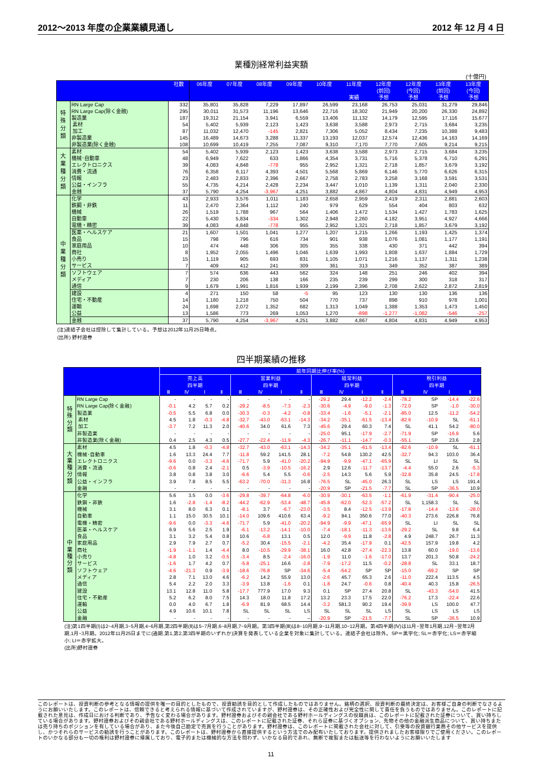2012～2013 年度の企業業績見通し 2012 年 12 月 4 日
業種別経常利益実額
(十億円)
| | | 社数 | 06年度 | 07年度 | 08年度 | 09年度 | 10年度 | 11年度 実績 | 12年度 (前回) 予想 | 12年度 (今回) 予想 | 13年度 (前回) 予想 | 13年度 (今回) 予想 |
| --- | --- | --- | --- | --- | --- | --- | --- | --- | --- | --- | --- | --- |
| 特 殊 分 類 | RN Large Cap | 332 | 35,801 | 35,828 | 7,229 | 17,897 | 26,599 | 23,168 | 26,753 | 25,031 | 31,279 | 29,846 |
| | RN Large Cap(除く金融) | 295 | 30,011 | 31,573 | 11,196 | 13,646 | 22,716 | 18,302 | 21,949 | 20,200 | 26,330 | 24,892 |
| | 製造業 | 187 | 19,312 | 21,154 | 3,941 | 6,559 | 13,406 | 11,132 | 14,179 | 12,595 | 17,116 | 15,677 |
| | 素材 | 54 | 5,402 | 5,939 | 2,123 | 1,423 | 3,638 | 3,588 | 2,973 | 2,715 | 3,684 | 3,235 |
| | 加工 | 87 | 11,032 | 12,470 | -145 | 2,821 | 7,306 | 5,052 | 8,434 | 7,235 | 10,388 | 9,483 |
| | 非製造業 | 145 | 16,489 | 14,673 | 3,288 | 11,337 | 13,193 | 12,037 | 12,574 | 12,436 | 14,163 | 14,169 |
| | 非製造業(除く金融) | 108 | 10,699 | 10,419 | 7,255 | 7,087 | 9,310 | 7,170 | 7,770 | 7,605 | 9,214 | 9,215 |
| 大 業 種 分 類 | 素材 | 54 | 5,402 | 5,939 | 2,123 | 1,423 | 3,638 | 3,588 | 2,973 | 2,715 | 3,684 | 3,235 |
| | 機械･自動車 | 48 | 6,949 | 7,622 | 633 | 1,866 | 4,354 | 3,731 | 5,716 | 5,378 | 6,710 | 6,291 |
| | エレクトロニクス | 39 | 4,083 | 4,848 | -778 | 955 | 2,952 | 1,321 | 2,718 | 1,857 | 3,679 | 3,192 |
| | 消費・流通 | 76 | 6,358 | 6,117 | 4,393 | 4,501 | 5,568 | 5,869 | 6,146 | 5,770 | 6,626 | 6,315 |
| | 情報 | 23 | 2,483 | 2,833 | 2,396 | 2,667 | 2,758 | 2,783 | 3,258 | 3,168 | 3,591 | 3,531 |
| | 公益・インフラ | 55 | 4,735 | 4,214 | 2,428 | 2,234 | 3,447 | 1,010 | 1,139 | 1,311 | 2,040 | 2,330 |
| | 金融 | 37 | 5,790 | 4,254 | -3,967 | 4,251 | 3,882 | 4,867 | 4,804 | 4,831 | 4,949 | 4,953 |
| 中 業 種 分 類 | 化学 | 43 | 2,933 | 3,576 | 1,011 | 1,183 | 2,658 | 2,959 | 2,419 | 2,311 | 2,881 | 2,603 |
| | 鉄鋼・非鉄 | 11 | 2,470 | 2,364 | 1,112 | 240 | 979 | 629 | 554 | 404 | 803 | 632 |
| | 機械 | 26 | 1,519 | 1,788 | 967 | 564 | 1,406 | 1,472 | 1,534 | 1,427 | 1,783 | 1,625 |
| | 自動車 | 22 | 5,430 | 5,834 | -334 | 1,302 | 2,948 | 2,260 | 4,182 | 3,951 | 4,927 | 4,666 |
| | 電機・精密 | 39 | 4,083 | 4,848 | -778 | 955 | 2,952 | 1,321 | 2,718 | 1,857 | 3,679 | 3,192 |
| | 医薬・ヘルスケア | 21 | 1,607 | 1,501 | 1,041 | 1,277 | 1,207 | 1,215 | 1,266 | 1,193 | 1,425 | 1,374 |
| | 食品 | 15 | 798 | 796 | 616 | 734 | 901 | 938 | 1,076 | 1,081 | 1,177 | 1,191 |
| | 家庭用品 | 10 | 474 | 448 | 306 | 305 | 355 | 338 | 430 | 371 | 442 | 394 |
| | 商社 | 8 | 1,952 | 2,055 | 1,496 | 1,046 | 1,639 | 1,993 | 1,808 | 1,637 | 1,884 | 1,729 |
| | 小売り | 15 | 1,119 | 905 | 693 | 831 | 1,105 | 1,071 | 1,216 | 1,137 | 1,311 | 1,238 |
| | サービス | 7 | 409 | 412 | 241 | 309 | 361 | 313 | 349 | 352 | 387 | 389 |
| | ソフトウェア | 7 | 574 | 636 | 443 | 562 | 324 | 148 | 251 | 246 | 402 | 394 |
| | メディア | 7 | 230 | 206 | 138 | 166 | 235 | 239 | 299 | 300 | 318 | 317 |
| | 通信 | 9 | 1,679 | 1,991 | 1,816 | 1,939 | 2,199 | 2,396 | 2,708 | 2,622 | 2,872 | 2,819 |
| | 建設 | 4 | 271 | 150 | 58 | -5 | 95 | 123 | 130 | 130 | 136 | 136 |
| | 住宅・不動産 | 14 | 1,180 | 1,218 | 750 | 504 | 770 | 737 | 898 | 910 | 978 | 1,001 |
| | 運輸 | 24 | 1,698 | 2,072 | 1,352 | 682 | 1,313 | 1,049 | 1,388 | 1,353 | 1,473 | 1,450 |
| | 公益 | 13 | 1,586 | 773 | 269 | 1,053 | 1,270 | -898 | -1,277 | -1,082 | -546 | -257 |
| | 金融 | 37 | 5,790 | 4,254 | -3,967 | 4,251 | 3,882 | 4,867 | 4,804 | 4,831 | 4,949 | 4,953 |
(注)連結子会社は控除して集計している。予想は2012年11月25日時点。
(出所) 野村證券
四半期業績の推移
| | | 前年同期比伸び率(%) | | | | | | | | | | | | | | | |
| --- | --- | --- | --- | --- | --- | --- | --- | --- | --- | --- | --- | --- | --- | --- | --- | --- | --- |
| | | 売上高 | | | | 営業利益 | | | | 経常利益 | | | | 税引利益 | | | |
| | | 四半期 | | | | 四半期 | | | | 四半期 | | | | 四半期 | | | |
| | | Ⅲ | Ⅳ | Ⅰ | Ⅱ | Ⅲ | Ⅳ | Ⅰ | Ⅱ | Ⅲ | Ⅳ | Ⅰ | Ⅱ | Ⅲ | Ⅳ | Ⅰ | Ⅱ |
| 特 殊 分 類 | RN Large Cap | - | - | - | - | - | - | - | - | -29.2 | 29.4 | -12.2 | -2.4 | -78.2 | SP | -14.4 | -22.6 |
| | RN Large Cap(除く金融) | -0.1 | 4.2 | 5.7 | 0.2 | -29.2 | -8.5 | -7.3 | -2.3 | -30.6 | -4.9 | -9.0 | -1.3 | -72.0 | SP | -1.0 | -30.0 |
| | 製造業 | -0.5 | 5.5 | 6.8 | 0.0 | -30.3 | -0.3 | -4.2 | -0.8 | -33.4 | -1.6 | -5.1 | -2.1 | -85.0 | 12.5 | -11.2 | -54.2 |
| | 素材 | 4.5 | 1.8 | -0.3 | -4.8 | -32.7 | -43.0 | -63.1 | -14.3 | -34.2 | -35.1 | -61.5 | -13.4 | -82.6 | -10.9 | SL | -61.1 |
| | 加工 | -3.7 | 7.2 | 11.3 | 2.0 | -40.6 | 34.0 | 61.6 | 7.3 | -45.6 | 29.4 | 60.3 | 7.4 | SL | 41.1 | 54.2 | -80.0 |
| | 非製造業 | - | - | - | - | - | - | - | - | -25.0 | 95.1 | -17.9 | -2.7 | -71.9 | SP | -16.9 | 5.6 |
| | 非製造業(除く金融) | 0.4 | 2.5 | 4.3 | 0.5 | -27.7 | -22.4 | -11.9 | -4.3 | -26.7 | -11.1 | -14.7 | -0.3 | -55.1 | SP | 23.6 | 2.8 |
| 大 業 種 分 類 | 素材 | 4.5 | 1.8 | -0.3 | -4.8 | -32.7 | -43.0 | -63.1 | -14.3 | -34.2 | -35.1 | -61.5 | -13.4 | -82.6 | -10.9 | SL | -61.1 |
| | 機械･自動車 | 1.6 | 13.3 | 24.4 | 7.7 | -11.8 | 59.2 | 141.5 | 28.1 | -7.2 | 54.8 | 130.2 | 42.5 | -32.7 | 94.3 | 103.0 | 36.4 |
| | エレクトロニクス | -9.6 | 0.0 | -3.3 | -4.6 | -71.7 | 5.9 | -41.0 | -20.2 | -94.9 | -9.9 | -47.1 | -65.9 | SL | LI | SL | SL |
| | 消費・流通 | -0.6 | 0.8 | 2.4 | -2.1 | 0.5 | -3.9 | -10.5 | -16.2 | 2.9 | 12.6 | -11.7 | -13.7 | -4.4 | 55.0 | 2.6 | -5.3 |
| | 情報 | 3.8 | 0.8 | 3.8 | 3.0 | -6.6 | 5.4 | 5.5 | -0.6 | -2.5 | 14.3 | 5.6 | 5.9 | -32.8 | 35.8 | 24.5 | -17.8 |
| | 公益・インフラ | 3.9 | 7.8 | 8.5 | 5.5 | -63.2 | -70.0 | -31.3 | 16.8 | -76.5 | SL | -45.0 | 26.3 | SL | LS | LS | 191.4 |
| | 金融 | - | - | - | - | - | - | - | - | -20.9 | SP | -21.5 | -7.7 | SL | SP | -36.5 | 10.9 |
| 中 業 種 分 類 | 化学 | 5.6 | 3.5 | 0.0 | -3.6 | -29.8 | -39.7 | -64.8 | -6.0 | -30.9 | -30.1 | -63.5 | -1.1 | -61.9 | -31.4 | -90.4 | -25.0 |
| | 鉄鋼・非鉄 | 1.6 | -2.8 | -1.4 | -8.2 | -44.2 | -62.9 | -53.4 | -48.7 | -45.8 | -62.0 | -52.3 | -57.2 | SL | 1,158.3 | SL | SL |
| | 機械 | 3.1 | 8.0 | 6.3 | 0.1 | -8.1 | 3.7 | -6.7 | -23.0 | -3.5 | 8.4 | -12.5 | -13.9 | -17.8 | -14.4 | -13.6 | -28.0 |
| | 自動車 | 1.1 | 15.0 | 30.5 | 10.1 | -14.0 | 109.6 | 410.6 | 63.4 | -9.2 | 94.1 | 350.6 | 77.0 | -40.3 | 273.6 | 226.8 | 76.8 |
| | 電機・精密 | -9.6 | 0.0 | -3.3 | -4.6 | -71.7 | 5.9 | -41.0 | -20.2 | -94.9 | -9.9 | -47.1 | -65.9 | SL | LI | SL | SL |
| | 医薬・ヘルスケア | 6.9 | 5.6 | 2.5 | 1.9 | -6.1 | -13.2 | -14.1 | -10.0 | -7.4 | -18.1 | -11.3 | -13.6 | -29.2 | SL | 9.8 | 6.4 |
| | 食品 | 3.1 | 3.2 | 5.4 | 0.8 | 10.6 | -6.8 | 13.1 | 0.5 | 12.0 | -9.9 | 11.8 | -2.8 | 4.9 | 248.7 | 26.7 | 11.3 |
| | 家庭用品 | 2.9 | 7.9 | 2.7 | 0.7 | -5.2 | 30.4 | -15.5 | -2.1 | -4.2 | 35.4 | -17.9 | 0.1 | -42.5 | 157.9 | 19.8 | 4.2 |
| | 商社 | -1.9 | -1.1 | 1.4 | -4.4 | 8.0 | -10.5 | -29.9 | -38.1 | 16.0 | 42.8 | -27.4 | -22.3 | 13.8 | 60.0 | -19.0 | -13.6 |
| | 小売り | -4.8 | 1.0 | 3.2 | -0.5 | -3.4 | 8.5 | -2.4 | -16.0 | -1.9 | 11.0 | -1.6 | -17.0 | 13.7 | 201.3 | 50.8 | -24.2 |
| | サービス | -1.6 | 1.7 | 4.2 | 0.7 | -5.8 | -25.1 | 16.6 | -2.8 | -7.9 | -17.2 | 11.5 | -0.2 | -28.8 | SL | 33.1 | 18.7 |
| | ソフトウェア | -4.6 | -21.3 | 0.9 | -3.9 | -18.6 | -76.8 | SP | -34.6 | -5.4 | -54.2 | SP | SP | -15.0 | -69.2 | SP | SP |
| | メディア | 2.8 | 7.1 | 13.0 | 4.6 | -6.2 | 14.2 | 55.9 | 13.0 | -2.6 | 45.7 | 65.3 | 2.6 | -11.0 | 222.4 | 113.5 | 4.5 |
| | 通信 | 5.4 | 2.2 | 2.0 | 3.3 | -3.9 | 13.8 | -1.6 | 0.1 | -1.8 | 24.7 | -0.6 | 0.8 | -40.4 | 40.3 | 15.8 | -26.5 |
| | 建設 | 13.1 | 12.8 | 11.0 | 5.8 | -17.7 | 777.9 | 17.0 | 9.3 | 0.1 | SP | 27.4 | 20.8 | SL | -43.3 | -54.0 | 41.5 |
| | 住宅・不動産 | 5.2 | 6.2 | 8.0 | 7.5 | 14.3 | 18.0 | 11.8 | 17.2 | 13.2 | 23.3 | 17.5 | 22.0 | -76.2 | 17.3 | -22.4 | 22.6 |
| | 運輸 | 0.0 | 4.0 | 6.7 | 1.8 | -6.9 | 81.9 | 68.5 | 14.4 | -3.2 | 581.3 | 90.2 | 19.4 | -39.9 | LS | 100.0 | 47.7 |
| | 公益 | 4.9 | 10.6 | 10.1 | 7.8 | SL | SL | SL | LS | SL | SL | SL | LS | SL | LS | LS | LS |
| | 金融 | - | - | - | - | - | - | - | – | -20.9 | SP | -21.5 | -7.7 | SL | SP | -36.5 | 10.9 |
(注)第1四半期(Ⅰ)は2~4月期,3~5月期,4~6月期,第2四半期(Ⅱ)は5~7月期,6~8月期,7~9月期。第3四半期(Ⅲ)は8~10月期,9~11月期,10~12月期。第4四半期(Ⅳ)は11月~翌年1月期,12月~翌年2月期,1月~3月期。2012年11月25日までに(通期,第1,第2,第3四半期のいずれか)決算を発表している企業を対象に集計している。連結子会社は除外。SP＝黒字化; SL＝赤字化; LS＝赤字縮小; LI＝赤字拡大。
(出所)野村證券
このレポートは、投資判断の参考となる情報の提供を唯一の目的としたもので、投資勧誘を目的として作成したものではありません。銘柄の選択、投資判断の最終決定は、お客様ご自身の判断でなさるようにお願いいたします。このレポートは、信頼できると考えられる情報に基づいて作成されていますが、野村證券は、その正確性および完全性に関して責任を負うものではありません。このレポートに記載された意見は、作成日における判断であり、予告なく変わる場合があります。野村證券およびその親会社である野村ホールディングスの役職員は、このレポートに記載された証券について、買い持ちしている場合があります。野村證券およびその親会社である野村ホールディングスは、このレポートに記載された証券、それら証券に基づくオプション、先物その他の金融派生商品について、買い持ちまたは売り持ちのポジションを有している場合があり、また今後自己勘定で売買を行うことがあります。野村證券は、このレポートに掲載された会社に対して、引受等の投資銀行業務その他サービスを提供し、かつそれらのサービスの勧誘を行うことがあります。このレポートは、野村證券から直接提供するという方法でのみ配布いたしております。提供されましたお客様限りでご使用ください。このレポートのいかなる部分も一切の権利は野村證券に帰属しており、電子的または機械的な方法を問わず、いかなる目的であれ、無断で複製または転送等を行わないようにお願いいたします
11